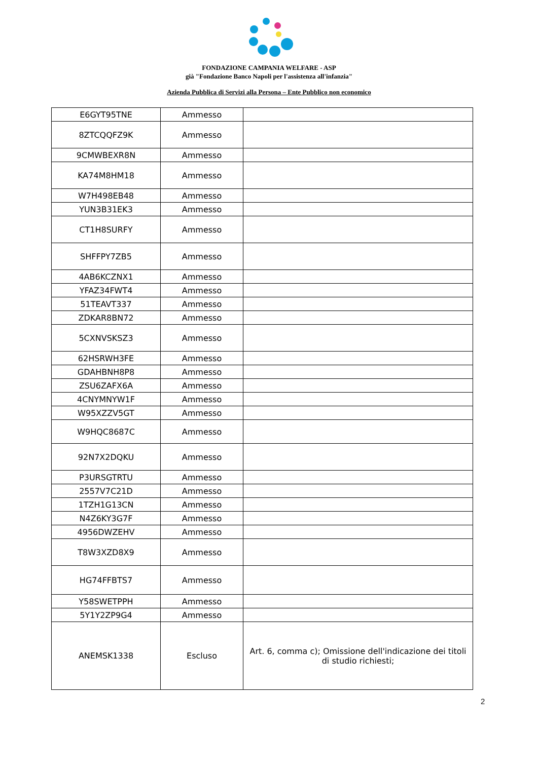FONDAZIONE CAMPANIA WELFARE - ASP
già "Fondazione Banco Napoli per l'assistenza all'infanzia"
Azienda Pubblica di Servizi alla Persona – Ente Pubblico non economico
| E6GYT95TNE | Ammesso | |
| 8ZTCQQFZ9K | Ammesso | |
| 9CMWBEXR8N | Ammesso | |
| KA74M8HM18 | Ammesso | |
| W7H498EB48 | Ammesso | |
| YUN3B31EK3 | Ammesso | |
| CT1H8SURFY | Ammesso | |
| SHFFPY7ZB5 | Ammesso | |
| 4AB6KCZNX1 | Ammesso | |
| YFAZ34FWT4 | Ammesso | |
| 51TEAVT337 | Ammesso | |
| ZDKAR8BN72 | Ammesso | |
| 5CXNVSKSZ3 | Ammesso | |
| 62HSRWH3FE | Ammesso | |
| GDAHBNH8P8 | Ammesso | |
| ZSU6ZAFX6A | Ammesso | |
| 4CNYMNYW1F | Ammesso | |
| W95XZZV5GT | Ammesso | |
| W9HQC8687C | Ammesso | |
| 92N7X2DQKU | Ammesso | |
| P3URSGTRTU | Ammesso | |
| 2557V7C21D | Ammesso | |
| 1TZH1G13CN | Ammesso | |
| N4Z6KY3G7F | Ammesso | |
| 4956DWZEHV | Ammesso | |
| T8W3XZD8X9 | Ammesso | |
| HG74FFBTS7 | Ammesso | |
| Y58SWETPPH | Ammesso | |
| 5Y1Y2ZP9G4 | Ammesso | |
| ANEMSK1338 | Escluso | Art. 6, comma c); Omissione dell'indicazione dei titoli di studio richiesti; |
2